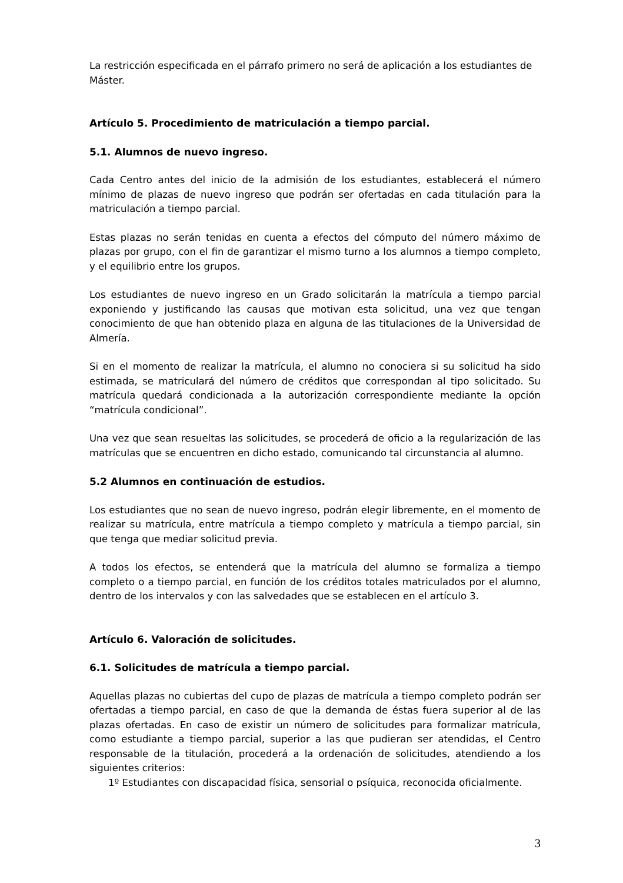La restricción especificada en el párrafo primero no será de aplicación a los estudiantes de Máster.
Artículo 5. Procedimiento de matriculación a tiempo parcial.
5.1. Alumnos de nuevo ingreso.
Cada Centro antes del inicio de la admisión de los estudiantes, establecerá el número mínimo de plazas de nuevo ingreso que podrán ser ofertadas en cada titulación para la matriculación a tiempo parcial.
Estas plazas no serán tenidas en cuenta a efectos del cómputo del número máximo de plazas por grupo, con el fin de garantizar el mismo turno a los alumnos a tiempo completo, y el equilibrio entre los grupos.
Los estudiantes de nuevo ingreso en un Grado solicitarán la matrícula a tiempo parcial exponiendo y justificando las causas que motivan esta solicitud, una vez que tengan conocimiento de que han obtenido plaza en alguna de las titulaciones de la Universidad de Almería.
Si en el momento de realizar la matrícula, el alumno no conociera si su solicitud ha sido estimada, se matriculará del número de créditos que correspondan al tipo solicitado. Su matrícula quedará condicionada a la autorización correspondiente mediante la opción “matrícula condicional”.
Una vez que sean resueltas las solicitudes, se procederá de oficio a la regularización de las matrículas que se encuentren en dicho estado, comunicando tal circunstancia al alumno.
5.2 Alumnos en continuación de estudios.
Los estudiantes que no sean de nuevo ingreso, podrán elegir libremente, en el momento de realizar su matrícula, entre matrícula a tiempo completo y matrícula a tiempo parcial, sin que tenga que mediar solicitud previa.
A todos los efectos, se entenderá que la matrícula del alumno se formaliza a tiempo completo o a tiempo parcial, en función de los créditos totales matriculados por el alumno, dentro de los intervalos y con las salvedades que se establecen en el artículo 3.
Artículo 6. Valoración de solicitudes.
6.1. Solicitudes de matrícula a tiempo parcial.
Aquellas plazas no cubiertas del cupo de plazas de matrícula a tiempo completo podrán ser ofertadas a tiempo parcial, en caso de que la demanda de éstas fuera superior al de las plazas ofertadas. En caso de existir un número de solicitudes para formalizar matrícula, como estudiante a tiempo parcial, superior a las que pudieran ser atendidas, el Centro responsable de la titulación, procederá a la ordenación de solicitudes, atendiendo a los siguientes criterios:
1º Estudiantes con discapacidad física, sensorial o psíquica, reconocida oficialmente.
3